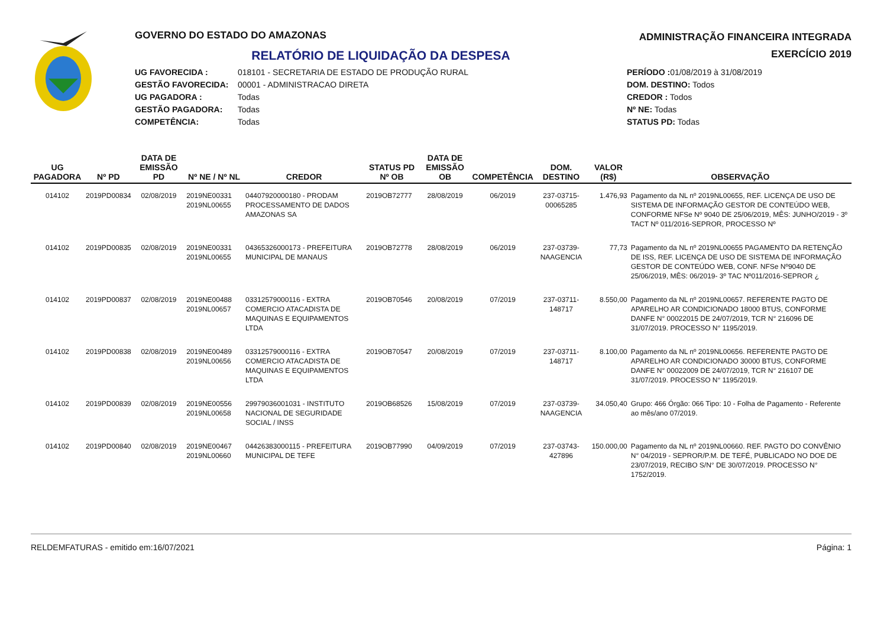GOVERNO DO ESTADO DO AMAZONAS
RELATÓRIO DE LIQUIDAÇÃO DA DESPESA
UG FAVORECIDA : 018101 - SECRETARIA DE ESTADO DE PRODUÇÃO RURAL
GESTÃO FAVORECIDA: 00001 - ADMINISTRACAO DIRETA
UG PAGADORA : Todas
GESTÃO PAGADORA: Todas
COMPETÊNCIA: Todas
ADMINISTRAÇÃO FINANCEIRA INTEGRADA
EXERCÍCIO 2019
PERÍODO : 01/08/2019 à 31/08/2019
DOM. DESTINO: Todos
CREDOR : Todos
Nº NE: Todas
STATUS PD: Todas
| UG PAGADORA | Nº PD | DATA DE EMISSÃO PD | Nº NE / Nº NL | CREDOR | STATUS PD Nº OB | DATA DE EMISSÃO OB | COMPETÊNCIA | DOM. DESTINO | VALOR (R$) | OBSERVAÇÃO |
| --- | --- | --- | --- | --- | --- | --- | --- | --- | --- | --- |
| 014102 | 2019PD00834 | 02/08/2019 | 2019NE00331 2019NL00655 | 04407920000180 - PRODAM PROCESSAMENTO DE DADOS AMAZONAS SA | 2019OB72777 | 28/08/2019 | 06/2019 | 237-03715-00065285 | 1.476,93 | Pagamento da NL nº 2019NL00655, REF. LICENÇA DE USO DE SISTEMA DE INFORMAÇÃO GESTOR DE CONTEÚDO WEB, CONFORME NFSe Nº 9040 DE 25/06/2019, MÊS: JUNHO/2019 - 3º TACT Nº 011/2016-SEPROR, PROCESSO Nº |
| 014102 | 2019PD00835 | 02/08/2019 | 2019NE00331 2019NL00655 | 04365326000173 - PREFEITURA MUNICIPAL DE MANAUS | 2019OB72778 | 28/08/2019 | 06/2019 | 237-03739-NAAGENCIA | 77,73 | Pagamento da NL nº 2019NL00655 PAGAMENTO DA RETENÇÃO DE ISS, REF. LICENÇA DE USO DE SISTEMA DE INFORMAÇÃO GESTOR DE CONTEÚDO WEB, CONF. NFSe Nº9040 DE 25/06/2019, MÊS: 06/2019- 3º TAC Nº011/2016-SEPROR ¿ |
| 014102 | 2019PD00837 | 02/08/2019 | 2019NE00488 2019NL00657 | 03312579000116 - EXTRA COMERCIO ATACADISTA DE MAQUINAS E EQUIPAMENTOS LTDA | 2019OB70546 | 20/08/2019 | 07/2019 | 237-03711-148717 | 8.550,00 | Pagamento da NL nº 2019NL00657. REFERENTE PAGTO DE APARELHO AR CONDICIONADO 18000 BTUS, CONFORME DANFE N° 00022015 DE 24/07/2019, TCR N° 216096 DE 31/07/2019. PROCESSO N° 1195/2019. |
| 014102 | 2019PD00838 | 02/08/2019 | 2019NE00489 2019NL00656 | 03312579000116 - EXTRA COMERCIO ATACADISTA DE MAQUINAS E EQUIPAMENTOS LTDA | 2019OB70547 | 20/08/2019 | 07/2019 | 237-03711-148717 | 8.100,00 | Pagamento da NL nº 2019NL00656. REFERENTE PAGTO DE APARELHO AR CONDICIONADO 30000 BTUS, CONFORME DANFE N° 00022009 DE 24/07/2019, TCR N° 216107 DE 31/07/2019. PROCESSO N° 1195/2019. |
| 014102 | 2019PD00839 | 02/08/2019 | 2019NE00556 2019NL00658 | 29979036001031 - INSTITUTO NACIONAL DE SEGURIDADE SOCIAL / INSS | 2019OB68526 | 15/08/2019 | 07/2019 | 237-03739-NAAGENCIA | 34.050,40 | Grupo: 466 Órgão: 066 Tipo: 10 - Folha de Pagamento - Referente ao mês/ano 07/2019. |
| 014102 | 2019PD00840 | 02/08/2019 | 2019NE00467 2019NL00660 | 04426383000115 - PREFEITURA MUNICIPAL DE TEFE | 2019OB77990 | 04/09/2019 | 07/2019 | 237-03743-427896 | 150.000,00 | Pagamento da NL nº 2019NL00660. REF. PAGTO DO CONVÊNIO N° 04/2019 - SEPROR/P.M. DE TEFÉ, PUBLICADO NO DOE DE 23/07/2019, RECIBO S/N° DE 30/07/2019. PROCESSO N° 1752/2019. |
RELDEMFATURAS - emitido em:16/07/2021 Página: 1